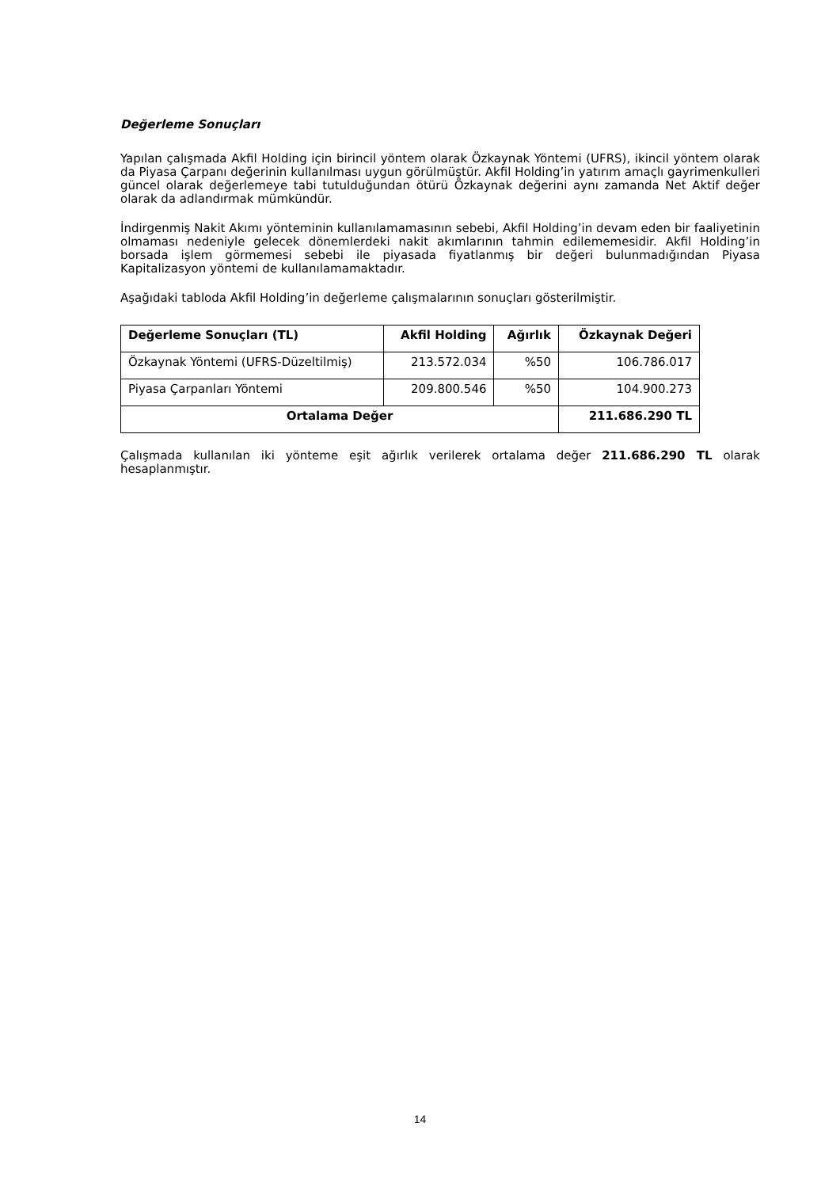Değerleme Sonuçları
Yapılan çalışmada Akfil Holding için birincil yöntem olarak Özkaynak Yöntemi (UFRS), ikincil yöntem olarak da Piyasa Çarpanı değerinin kullanılması uygun görülmüştür. Akfil Holding’in yatırım amaçlı gayrimenkulleri güncel olarak değerlemeye tabi tutulduğundan ötürü Özkaynak değerini aynı zamanda Net Aktif değer olarak da adlandırmak mümkündür.
İndirgenmiş Nakit Akımı yönteminin kullanılamamasının sebebi, Akfil Holding’in devam eden bir faaliyetinin olmaması nedeniyle gelecek dönemlerdeki nakit akımlarının tahmin edilememesidir. Akfil Holding’in borsada işlem görmemesi sebebi ile piyasada fiyatlanmış bir değeri bulunmadığından Piyasa Kapitalizasyon yöntemi de kullanılamamaktadır.
Aşağıdaki tabloda Akfil Holding’in değerleme çalışmalarının sonuçları gösterilmiştir.
| Değerleme Sonuçları (TL) | Akfil Holding | Ağırlık | Özkaynak Değeri |
| --- | --- | --- | --- |
| Özkaynak Yöntemi (UFRS-Düzeltilmiş) | 213.572.034 | %50 | 106.786.017 |
| Piyasa Çarpanları Yöntemi | 209.800.546 | %50 | 104.900.273 |
| Ortalama Değer | | | 211.686.290 TL |
Çalışmada kullanılan iki yönteme eşit ağırlık verilerek ortalama değer 211.686.290 TL olarak hesaplanmıştır.
14